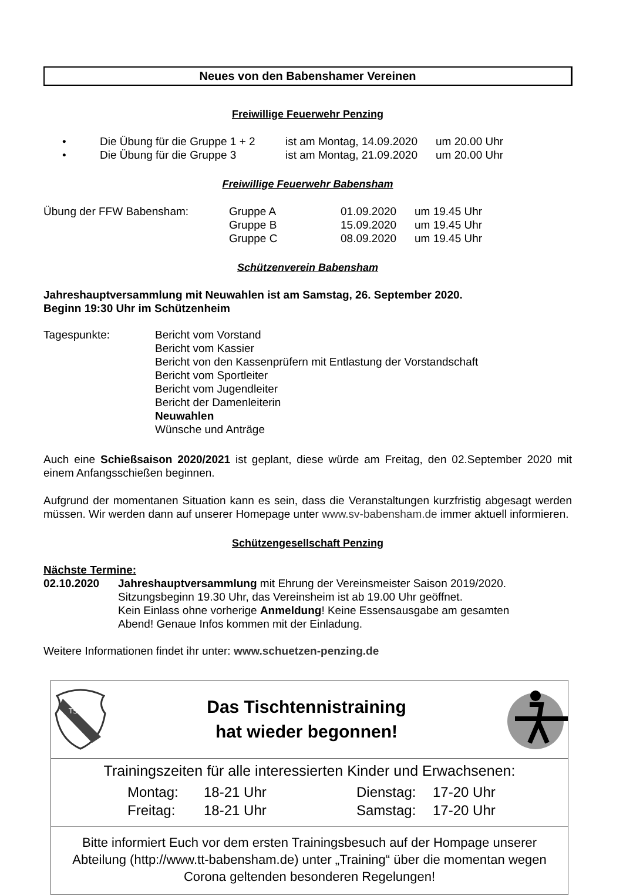Neues von den Babenshamer Vereinen
Freiwillige Feuerwehr Penzing
• Die Übung für die Gruppe 1 + 2 ist am Montag, 14.09.2020 um 20.00 Uhr
• Die Übung für die Gruppe 3 ist am Montag, 21.09.2020 um 20.00 Uhr
Freiwillige Feuerwehr Babensham
Übung der FFW Babensham: Gruppe A 01.09.2020 um 19.45 Uhr
Gruppe B 15.09.2020 um 19.45 Uhr
Gruppe C 08.09.2020 um 19.45 Uhr
Schützenverein Babensham
Jahreshauptversammlung mit Neuwahlen ist am Samstag, 26. September 2020.
Beginn 19:30 Uhr im Schützenheim
Tagespunkte: Bericht vom Vorstand
Bericht vom Kassier
Bericht von den Kassenprüfern mit Entlastung der Vorstandschaft
Bericht vom Sportleiter
Bericht vom Jugendleiter
Bericht der Damenleiterin
Neuwahlen
Wünsche und Anträge
Auch eine Schießsaison 2020/2021 ist geplant, diese würde am Freitag, den 02.September 2020 mit einem Anfangsschießen beginnen.
Aufgrund der momentanen Situation kann es sein, dass die Veranstaltungen kurzfristig abgesagt werden müssen. Wir werden dann auf unserer Homepage unter www.sv-babensham.de immer aktuell informieren.
Schützengesellschaft Penzing
Nächste Termine:
02.10.2020 Jahreshauptversammlung mit Ehrung der Vereinsmeister Saison 2019/2020.
Sitzungsbeginn 19.30 Uhr, das Vereinsheim ist ab 19.00 Uhr geöffnet.
Kein Einlass ohne vorherige Anmeldung! Keine Essensausgabe am gesamten
Abend! Genaue Infos kommen mit der Einladung.
Weitere Informationen findet ihr unter: www.schuetzen-penzing.de
TSV
Das Tischtennistraining
hat wieder begonnen!
Trainingszeiten für alle interessierten Kinder und Erwachsenen:
Montag:
Freitag: 18-21 Uhr
18-21 Uhr Dienstag:
Samstag: 17-20 Uhr
17-20 Uhr
Bitte informiert Euch vor dem ersten Trainingsbesuch auf der Hompage unserer Abteilung (http://www.tt-babensham.de) unter „Training“ über die momentan wegen Corona geltenden besonderen Regelungen!